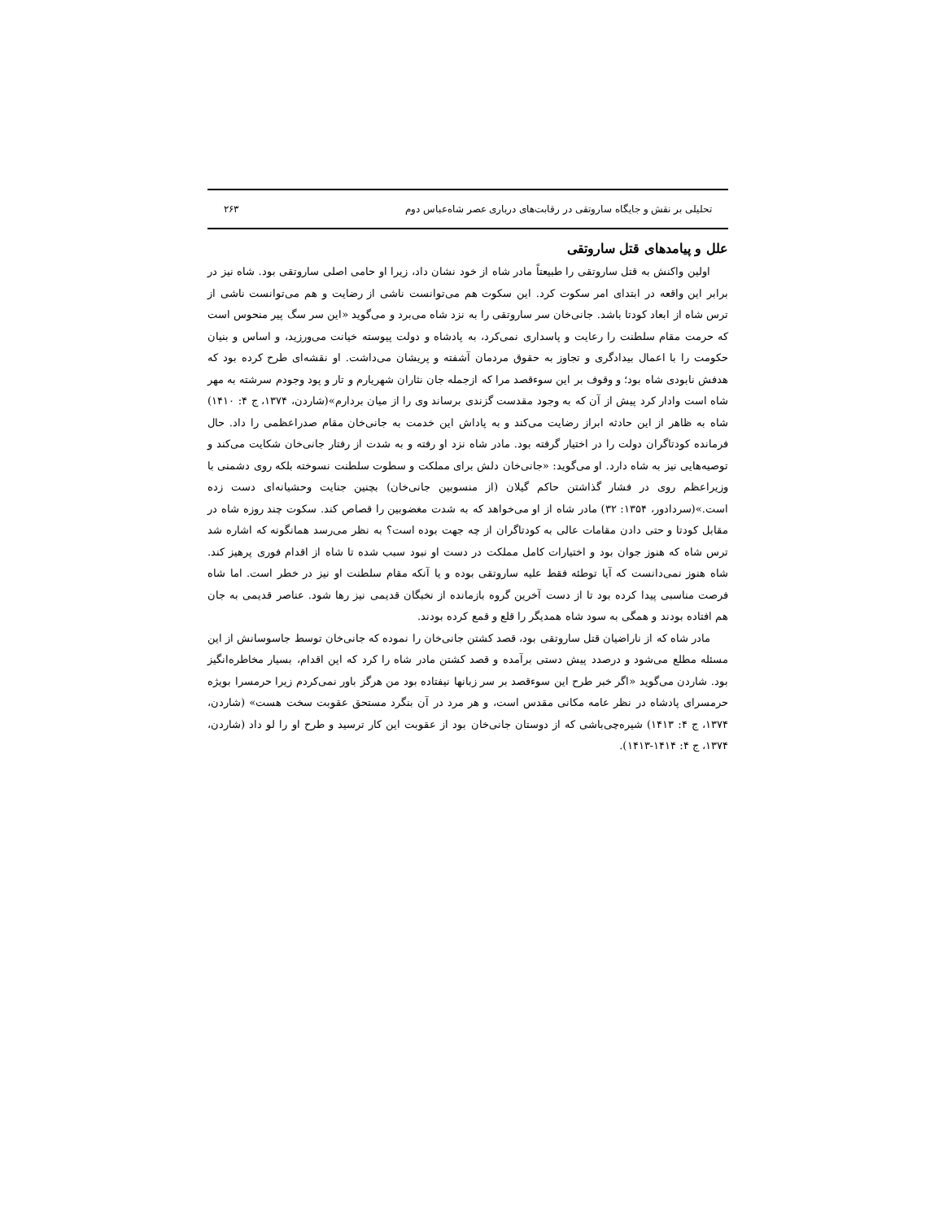تحلیلی بر نقش و جایگاه ساروتقی در رقابت‌های درباری عصر شاه‌عباس دوم ۲۶۳
علل و پیامدهای قتل ساروتقی
اولین واکنش به قتل ساروتقی را طبیعتاً مادر شاه از خود نشان داد، زیرا او حامی اصلی ساروتقی بود. شاه نیز در برابر این واقعه در ابتدای امر سکوت کرد. این سکوت هم می‌توانست ناشی از رضایت و هم می‌توانست ناشی از ترس شاه از ابعاد کودتا باشد. جانی‌خان سر ساروتقی را به نزد شاه می‌برد و می‌گوید «این سر سگ پیر منحوس است که حرمت مقام سلطنت را رعایت و پاسداری نمی‌کرد، به پادشاه و دولت پیوسته خیانت می‌ورزید، و اساس و بنیان حکومت را با اعمال بیدادگری و تجاوز به حقوق مردمان آشفته و پریشان می‌داشت. او نقشه‌ای طرح کرده بود که هدفش نابودی شاه بود؛ و وقوف بر این سوءقصد مرا که ازجمله جان نثاران شهریارم و تار و پود وجودم سرشته به مهر شاه است وادار کرد پیش از آن که به وجود مقدست گزندی برساند وی را از میان بردارم»(شاردن، ۱۳۷۴، ج ۴: ۱۴۱۰) شاه به ظاهر از این حادثه ابراز رضایت می‌کند و به پاداش این خدمت به جانی‌خان مقام صدراعظمی را داد. حال فرمانده کودتاگران دولت را در اختیار گرفته بود. مادر شاه نزد او رفته و به شدت از رفتار جانی‌خان شکایت می‌کند و توصیه‌هایی نیز به شاه دارد. او می‌گوید: «جانی‌خان دلش برای مملکت و سطوت سلطنت نسوخته بلکه روی دشمنی با وزیراعظم روی در فشار گذاشتن حاکم گیلان (از منسوبین جانی‌خان) بچنین جنایت وحشیانه‌ای دست زده است.»(سردادور، ۱۳۵۴: ۳۲) مادر شاه از او می‌خواهد که به شدت مغضوبین را قصاص کند. سکوت چند روزه شاه در مقابل کودتا و حتی دادن مقامات عالی به کودتاگران از چه جهت بوده است؟ به نظر می‌رسد همانگونه که اشاره شد ترس شاه که هنوز جوان بود و اختیارات کامل مملکت در دست او نبود سبب شده تا شاه از اقدام فوری پرهیز کند. شاه هنوز نمی‌دانست که آیا توطئه فقط علیه ساروتقی بوده و یا آنکه مقام سلطنت او نیز در خطر است. اما شاه فرصت مناسبی پیدا کرده بود تا از دست آخرین گروه بازمانده از نخبگان قدیمی نیز رها شود. عناصر قدیمی به جان هم افتاده بودند و همگی به سود شاه همدیگر را قلع و قمع کرده بودند.
مادر شاه که از ناراضیان قتل ساروتقی بود، قصد کشتن جانی‌خان را نموده که جانی‌خان توسط جاسوسانش از این مسئله مطلع می‌شود و درصدد پیش دستی برآمده و قصد کشتن مادر شاه را کرد که این اقدام، بسیار مخاطره‌انگیز بود. شاردن می‌گوید «اگر خبر طرح این سوءقصد بر سر زبانها نیفتاده بود من هرگز باور نمی‌کردم زیرا حرمسرا بویژه حرمسرای پادشاه در نظر عامه مکانی مقدس است، و هر مرد در آن بنگرد مستحق عقوبت سخت هست» (شاردن، ۱۳۷۴، ج ۴: ۱۴۱۳) شیره‌چی‌باشی که از دوستان جانی‌خان بود از عقوبت این کار ترسید و طرح او را لو داد (شاردن، ۱۳۷۴، ج ۴: ۱۴۱۴-۱۴۱۳).